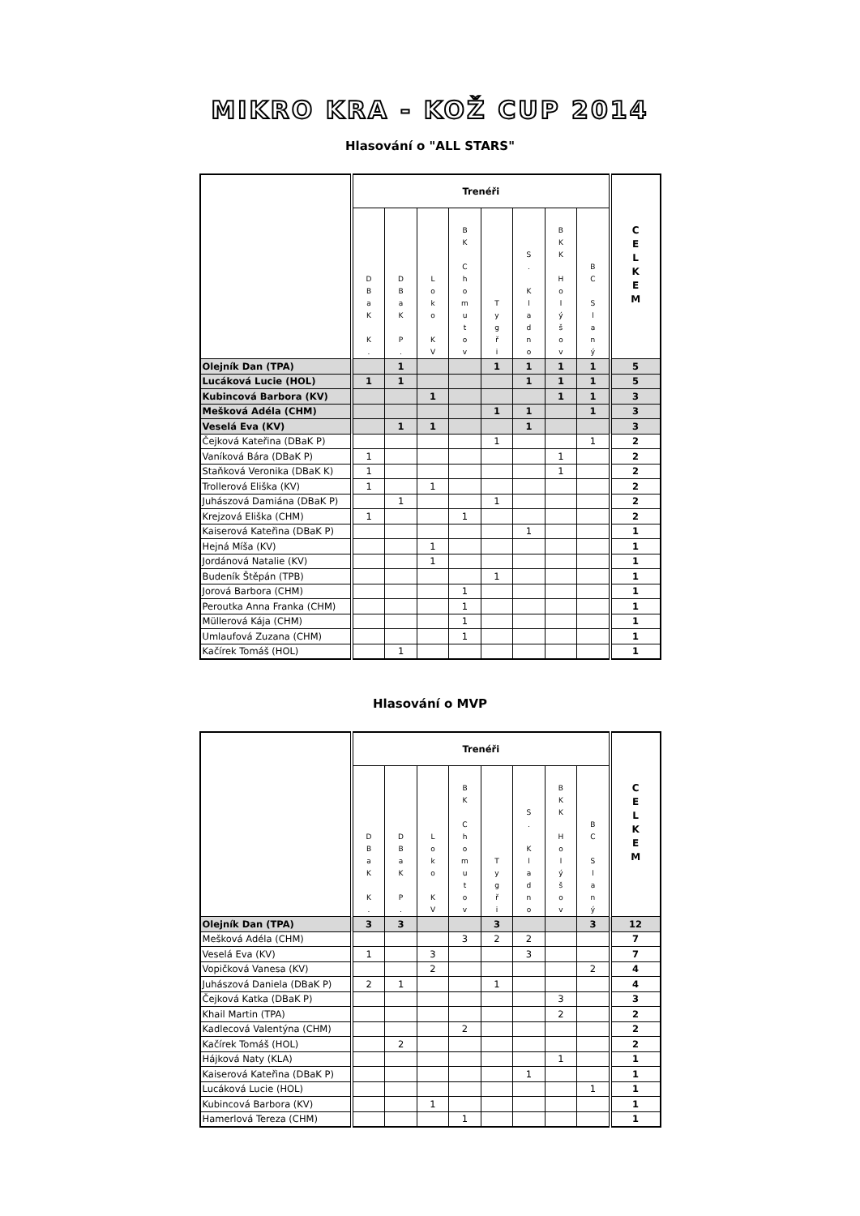MIKRO KRA - KOŽ CUP 2014
Hlasování o "ALL STARS"
| | Trenéři | | | | | | | | C E L K E M |
| --- | --- | --- | --- | --- | --- | --- | --- | --- | --- |
| | D B a K K . | D B a K P . | L o k o K V | B K C h o m u t o v | T y g ř i | S . K l a d n o | B K K H o l ý š o v | B C S l a n ý | |
| Olejník Dan (TPA) | | 1 | | | 1 | 1 | 1 | 1 | 5 |
| Lucáková Lucie (HOL) | 1 | 1 | | | | 1 | 1 | 1 | 5 |
| Kubincová Barbora (KV) | | | 1 | | | | 1 | 1 | 3 |
| Mešková Adéla (CHM) | | | | | 1 | 1 | | 1 | 3 |
| Veselá Eva (KV) | | 1 | 1 | | | 1 | | | 3 |
| Čejková Kateřina (DBaK P) | | | | | 1 | | | 1 | 2 |
| Vaníková Bára (DBaK P) | 1 | | | | | | 1 | | 2 |
| Staňková Veronika (DBaK K) | 1 | | | | | | 1 | | 2 |
| Trollerová Eliška (KV) | 1 | | 1 | | | | | | 2 |
| Juhászová Damiána (DBaK P) | | 1 | | | 1 | | | | 2 |
| Krejzová Eliška (CHM) | 1 | | | 1 | | | | | 2 |
| Kaiserová Kateřina (DBaK P) | | | | | | 1 | | | 1 |
| Hejná Míša (KV) | | | 1 | | | | | | 1 |
| Jordánová Natalie (KV) | | | 1 | | | | | | 1 |
| Budeník Štěpán (TPB) | | | | | 1 | | | | 1 |
| Jorová Barbora (CHM) | | | | 1 | | | | | 1 |
| Peroutka Anna Franka (CHM) | | | | 1 | | | | | 1 |
| Müllerová Kája (CHM) | | | | 1 | | | | | 1 |
| Umlaufová Zuzana (CHM) | | | | 1 | | | | | 1 |
| Kačírek Tomáš (HOL) | | 1 | | | | | | | 1 |
Hlasování o MVP
| | Trenéři | | | | | | | | C E L K E M |
| --- | --- | --- | --- | --- | --- | --- | --- | --- | --- |
| | D B a K K . | D B a K P . | L o k o K V | B K C h o m u t o v | T y g ř i | S . K l a d n o | B K K H o l ý š o v | B C S l a n ý | |
| Olejník Dan (TPA) | 3 | 3 | | | 3 | | | 3 | 12 |
| Mešková Adéla (CHM) | | | | 3 | 2 | 2 | | | 7 |
| Veselá Eva (KV) | 1 | | 3 | | | 3 | | | 7 |
| Vopičková Vanesa (KV) | | | 2 | | | | | 2 | 4 |
| Juhászová Daniela (DBaK P) | 2 | 1 | | | 1 | | | | 4 |
| Čejková Katka (DBaK P) | | | | | | | 3 | | 3 |
| Khail Martin (TPA) | | | | | | | 2 | | 2 |
| Kadlecová Valentýna (CHM) | | | | 2 | | | | | 2 |
| Kačírek Tomáš (HOL) | | 2 | | | | | | | 2 |
| Hájková Naty (KLA) | | | | | | | 1 | | 1 |
| Kaiserová Kateřina (DBaK P) | | | | | | 1 | | | 1 |
| Lucáková Lucie (HOL) | | | | | | | | 1 | 1 |
| Kubincová Barbora (KV) | | | 1 | | | | | | 1 |
| Hamerlová Tereza (CHM) | | | | 1 | | | | | 1 |